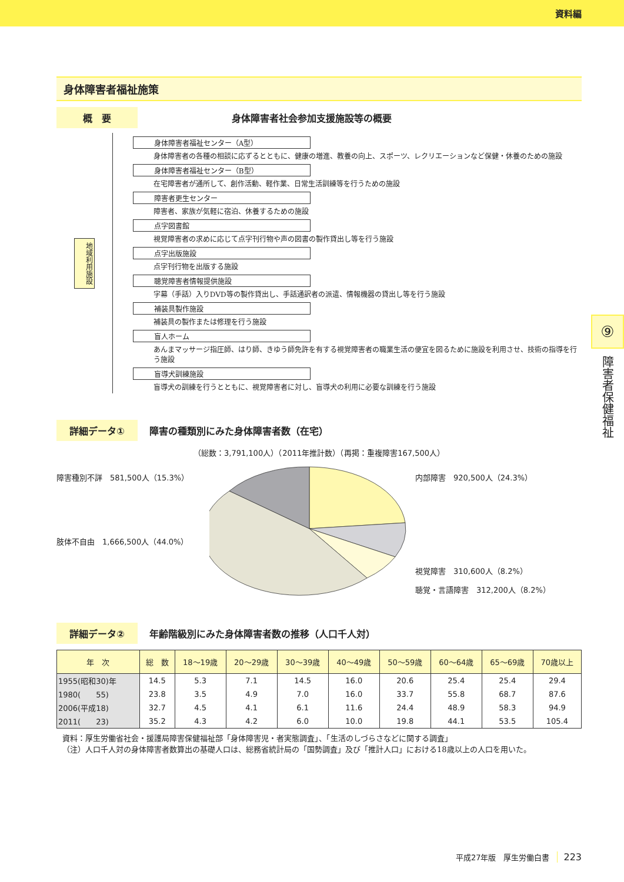資料編
⑨
障害者保健福祉
身体障害者福祉施策
概　要 身体障害者社会参加支援施設等の概要
地域利用施設
身体障害者福祉センター（A型）
身体障害者の各種の相談に応ずるとともに、健康の増進、教養の向上、スポーツ、レクリエーションなど保健・休養のための施設
身体障害者福祉センター（B型）
在宅障害者が通所して、創作活動、軽作業、日常生活訓練等を行うための施設
障害者更生センター
障害者、家族が気軽に宿泊、休養するための施設
点字図書館
視覚障害者の求めに応じて点字刊行物や声の図書の製作貸出し等を行う施設
点字出版施設
点字刊行物を出版する施設
聴覚障害者情報提供施設
字幕（手話）入りDVD等の製作貸出し、手話通訳者の派遣、情報機器の貸出し等を行う施設
補装具製作施設
補装具の製作または修理を行う施設
盲人ホーム
あんまマッサージ指圧師、はり師、きゆう師免許を有する視覚障害者の職業生活の便宜を図るために施設を利用させ、技術の指導を行う施設
盲導犬訓練施設
盲導犬の訓練を行うとともに、視覚障害者に対し、盲導犬の利用に必要な訓練を行う施設
詳細データ① 障害の種類別にみた身体障害者数（在宅）
（総数：3,791,100人）（2011年推計数）（再掲：重複障害167,500人）
障害種別不詳　581,500人（15.3%）
肢体不自由　1,666,500人（44.0%）
内部障害　920,500人（24.3%）
視覚障害　310,600人（8.2%）
聴覚・言語障害　312,200人（8.2%）
詳細データ② 年齢階級別にみた身体障害者数の推移（人口千人対）
| 年 次 | 総 数 | 18〜19歳 | 20〜29歳 | 30〜39歳 | 40〜49歳 | 50〜59歳 | 60〜64歳 | 65〜69歳 | 70歳以上 |
| --- | --- | --- | --- | --- | --- | --- | --- | --- | --- |
| 1955(昭和30)年 | 14.5 | 5.3 | 7.1 | 14.5 | 16.0 | 20.6 | 25.4 | 25.4 | 29.4 |
| 1980( 55) | 23.8 | 3.5 | 4.9 | 7.0 | 16.0 | 33.7 | 55.8 | 68.7 | 87.6 |
| 2006(平成18) | 32.7 | 4.5 | 4.1 | 6.1 | 11.6 | 24.4 | 48.9 | 58.3 | 94.9 |
| 2011( 23) | 35.2 | 4.3 | 4.2 | 6.0 | 10.0 | 19.8 | 44.1 | 53.5 | 105.4 |
資料：厚生労働省社会・援護局障害保健福祉部「身体障害児・者実態調査」、「生活のしづらさなどに関する調査」
（注）人口千人対の身体障害者数算出の基礎人口は、総務省統計局の「国勢調査」及び「推計人口」における18歳以上の人口を用いた。
平成27年版　厚生労働白書　223